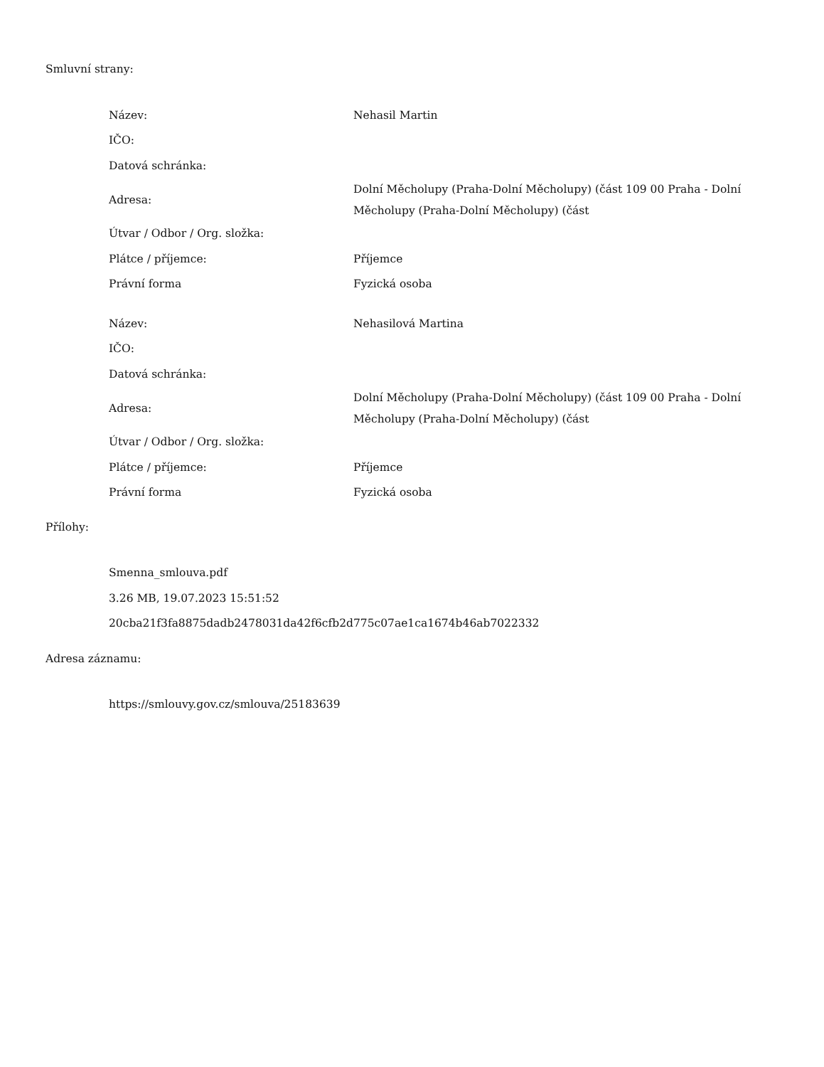Smluvní strany:
| Název: | Nehasil Martin |
| IČO: | |
| Datová schránka: | |
| Adresa: | Dolní Měcholupy (Praha-Dolní Měcholupy) (část 109 00 Praha - Dolní Měcholupy (Praha-Dolní Měcholupy) (část |
| Útvar / Odbor / Org. složka: | |
| Plátce / příjemce: | Příjemce |
| Právní forma | Fyzická osoba |
| Název: | Nehasilová Martina |
| IČO: | |
| Datová schránka: | |
| Adresa: | Dolní Měcholupy (Praha-Dolní Měcholupy) (část 109 00 Praha - Dolní Měcholupy (Praha-Dolní Měcholupy) (část |
| Útvar / Odbor / Org. složka: | |
| Plátce / příjemce: | Příjemce |
| Právní forma | Fyzická osoba |
Přílohy:
Smenna_smlouva.pdf
3.26 MB, 19.07.2023 15:51:52
20cba21f3fa8875dadb2478031da42f6cfb2d775c07ae1ca1674b46ab7022332
Adresa záznamu:
https://smlouvy.gov.cz/smlouva/25183639